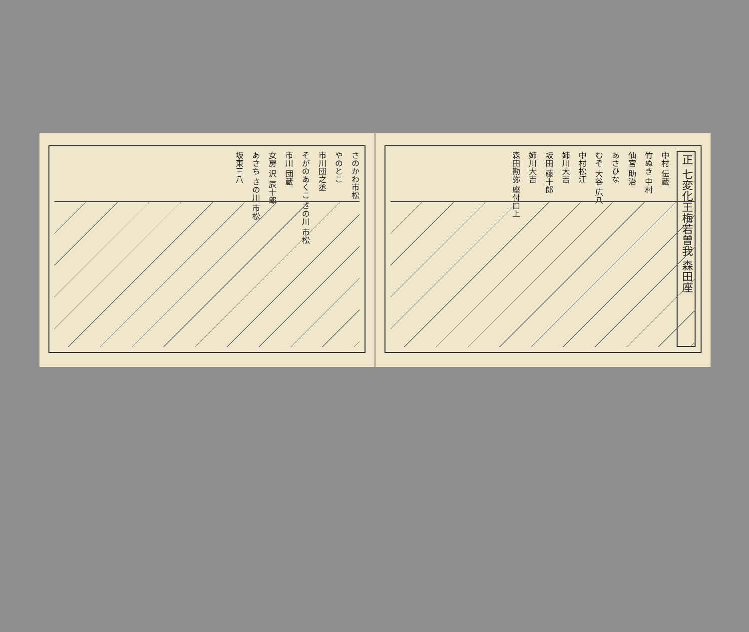さのかわ市松
やのとこ
市川団之丞
そがのあくこ さの川 市松
市川 団蔵
女房 沢 辰十郎
あさち さの川 市松
坂東三八
正 七変化王梅若曽我 森田座
中村 伝蔵
竹ぬき 中村
仙宮 助治
あさひな
むぞ 大谷 広八
中村松江
姉川大吉
坂田 藤十郎
姉川大吉
森田勘弥 座付口上